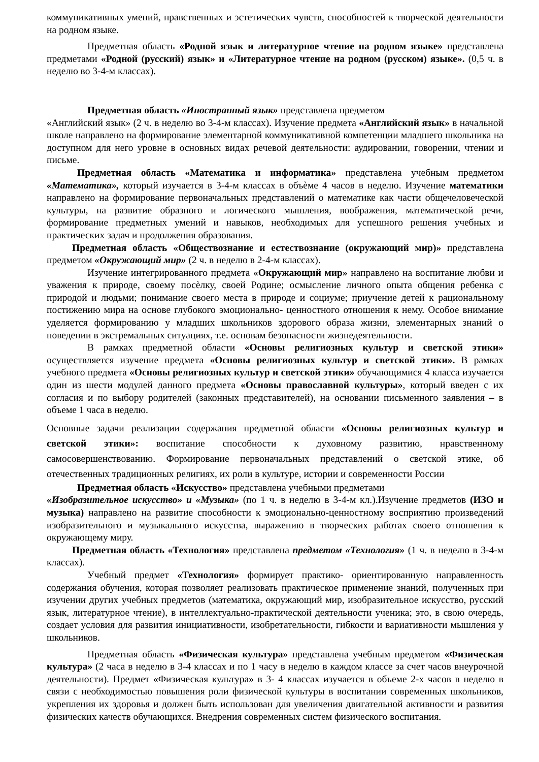коммуникативных умений, нравственных и эстетических чувств, способностей к творческой деятельности на родном языке.
Предметная область «Родной язык и литературное чтение на родном языке» представлена предметами «Родной (русский) язык» и «Литературное чтение на родном (русском) языке». (0,5 ч. в неделю во 3-4-м классах).
Предметная область «Иностранный язык» представлена предметом
«Английский язык» (2 ч. в неделю во 3-4-м классах). Изучение предмета «Английский язык» в начальной школе направлено на формирование элементарной коммуникативной компетенции младшего школьника на доступном для него уровне в основных видах речевой деятельности: аудировании, говорении, чтении и письме.
Предметная область «Математика и информатика» представлена учебным предметом «Математика», который изучается в 3-4-м классах в объѐме 4 часов в неделю. Изучение математики направлено на формирование первоначальных представлений о математике как части общечеловеческой культуры, на развитие образного и логического мышления, воображения, математической речи, формирование предметных умений и навыков, необходимых для успешного решения учебных и практических задач и продолжения образования.
Предметная область «Обществознание и естествознание (окружающий мир)» представлена предметом «Окружающий мир» (2 ч. в неделю в 2-4-м классах).
Изучение интегрированного предмета «Окружающий мир» направлено на воспитание любви и уважения к природе, своему посѐлку, своей Родине; осмысление личного опыта общения ребенка с природой и людьми; понимание своего места в природе и социуме; приучение детей к рациональному постижению мира на основе глубокого эмоционально- ценностного отношения к нему. Особое внимание уделяется формированию у младших школьников здорового образа жизни, элементарных знаний о поведении в экстремальных ситуациях, т.е. основам безопасности жизнедеятельности.
В рамках предметной области «Основы религиозных культур и светской этики» осуществляется изучение предмета «Основы религиозных культур и светской этики». В рамках учебного предмета «Основы религиозных культур и светской этики» обучающимися 4 класса изучается один из шести модулей данного предмета «Основы православной культуры», который введен с их согласия и по выбору родителей (законных представителей), на основании письменного заявления – в объеме 1 часа в неделю.
Основные задачи реализации содержания предметной области «Основы религиозных культур и светской этики»: воспитание способности к духовному развитию, нравственному самосовершенствованию. Формирование первоначальных представлений о светской этике, об отечественных традиционных религиях, их роли в культуре, истории и современности России
Предметная область «Искусство» представлена учебными предметами
«Изобразительное искусство» и «Музыка» (по 1 ч. в неделю в 3-4-м кл.).Изучение предметов (ИЗО и музыка) направлено на развитие способности к эмоционально-ценностному восприятию произведений изобразительного и музыкального искусства, выражению в творческих работах своего отношения к окружающему миру.
Предметная область «Технология» представлена предметом «Технология» (1 ч. в неделю в 3-4-м классах).
Учебный предмет «Технология» формирует практико- ориентированную направленность содержания обучения, которая позволяет реализовать практическое применение знаний, полученных при изучении других учебных предметов (математика, окружающий мир, изобразительное искусство, русский язык, литературное чтение), в интеллектуально-практической деятельности ученика; это, в свою очередь, создает условия для развития инициативности, изобретательности, гибкости и вариативности мышления у школьников.
Предметная область «Физическая культура» представлена учебным предметом «Физическая культура» (2 часа в неделю в 3-4 классах и по 1 часу в неделю в каждом классе за счет часов внеурочной деятельности). Предмет «Физическая культура» в 3- 4 классах изучается в объеме 2-х часов в неделю в связи с необходимостью повышения роли физической культуры в воспитании современных школьников, укрепления их здоровья и должен быть использован для увеличения двигательной активности и развития физических качеств обучающихся. Внедрения современных систем физического воспитания.